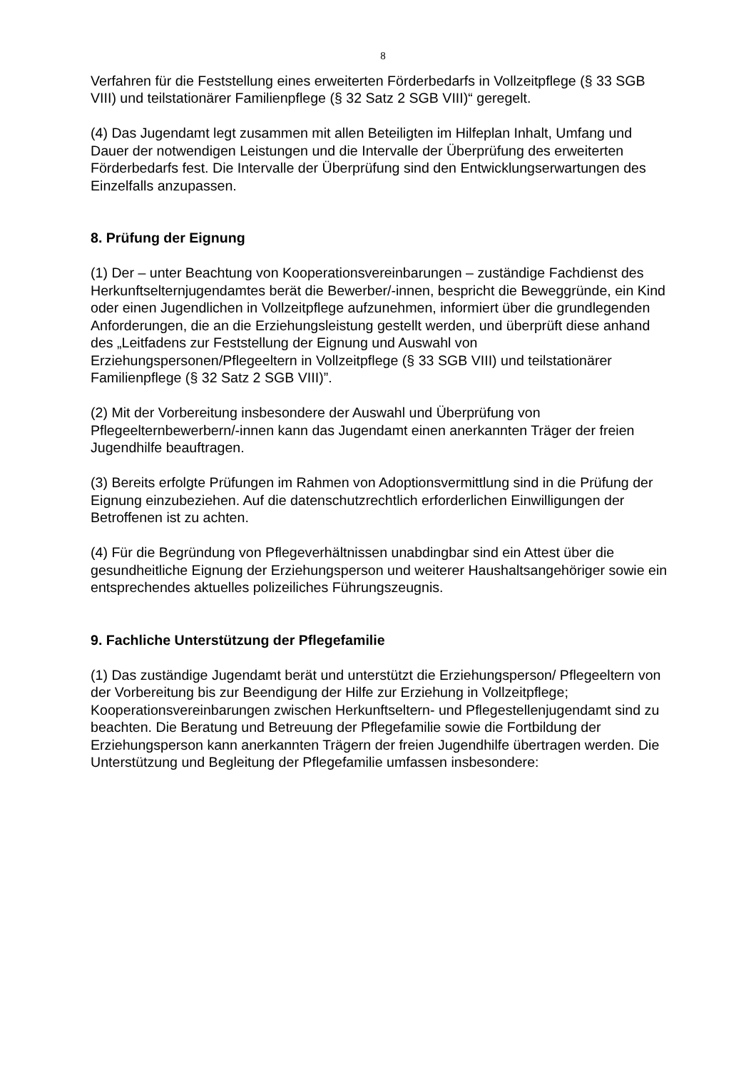8
Verfahren für die Feststellung eines erweiterten Förderbedarfs in Vollzeitpflege (§ 33 SGB VIII) und teilstationärer Familienpflege (§ 32 Satz 2 SGB VIII)“ geregelt.
(4) Das Jugendamt legt zusammen mit allen Beteiligten im Hilfeplan Inhalt, Umfang und Dauer der notwendigen Leistungen und die Intervalle der Überprüfung des erweiterten Förderbedarfs fest. Die Intervalle der Überprüfung sind den Entwicklungserwartungen des Einzelfalls anzupassen.
8. Prüfung der Eignung
(1) Der – unter Beachtung von Kooperationsvereinbarungen – zuständige Fachdienst des Herkunftselternjugendamtes berät die Bewerber/-innen, bespricht die Beweggründe, ein Kind oder einen Jugendlichen in Vollzeitpflege aufzunehmen, informiert über die grundlegenden Anforderungen, die an die Erziehungsleistung gestellt werden, und überprüft diese anhand des „Leitfadens zur Feststellung der Eignung und Auswahl von Erziehungspersonen/Pflegeeltern in Vollzeitpflege (§ 33 SGB VIII) und teilstationärer Familienpflege (§ 32 Satz 2 SGB VIII)”.
(2) Mit der Vorbereitung insbesondere der Auswahl und Überprüfung von Pflegeelternbewerbern/-innen kann das Jugendamt einen anerkannten Träger der freien Jugendhilfe beauftragen.
(3) Bereits erfolgte Prüfungen im Rahmen von Adoptionsvermittlung sind in die Prüfung der Eignung einzubeziehen. Auf die datenschutzrechtlich erforderlichen Einwilligungen der Betroffenen ist zu achten.
(4) Für die Begründung von Pflegeverhältnissen unabdingbar sind ein Attest über die gesundheitliche Eignung der Erziehungsperson und weiterer Haushaltsangehöriger sowie ein entsprechendes aktuelles polizeiliches Führungszeugnis.
9. Fachliche Unterstützung der Pflegefamilie
(1) Das zuständige Jugendamt berät und unterstützt die Erziehungsperson/ Pflegeeltern von der Vorbereitung bis zur Beendigung der Hilfe zur Erziehung in Vollzeitpflege; Kooperationsvereinbarungen zwischen Herkunftseltern- und Pflegestellenjugendamt sind zu beachten. Die Beratung und Betreuung der Pflegefamilie sowie die Fortbildung der Erziehungsperson kann anerkannten Trägern der freien Jugendhilfe übertragen werden. Die Unterstützung und Begleitung der Pflegefamilie umfassen insbesondere: